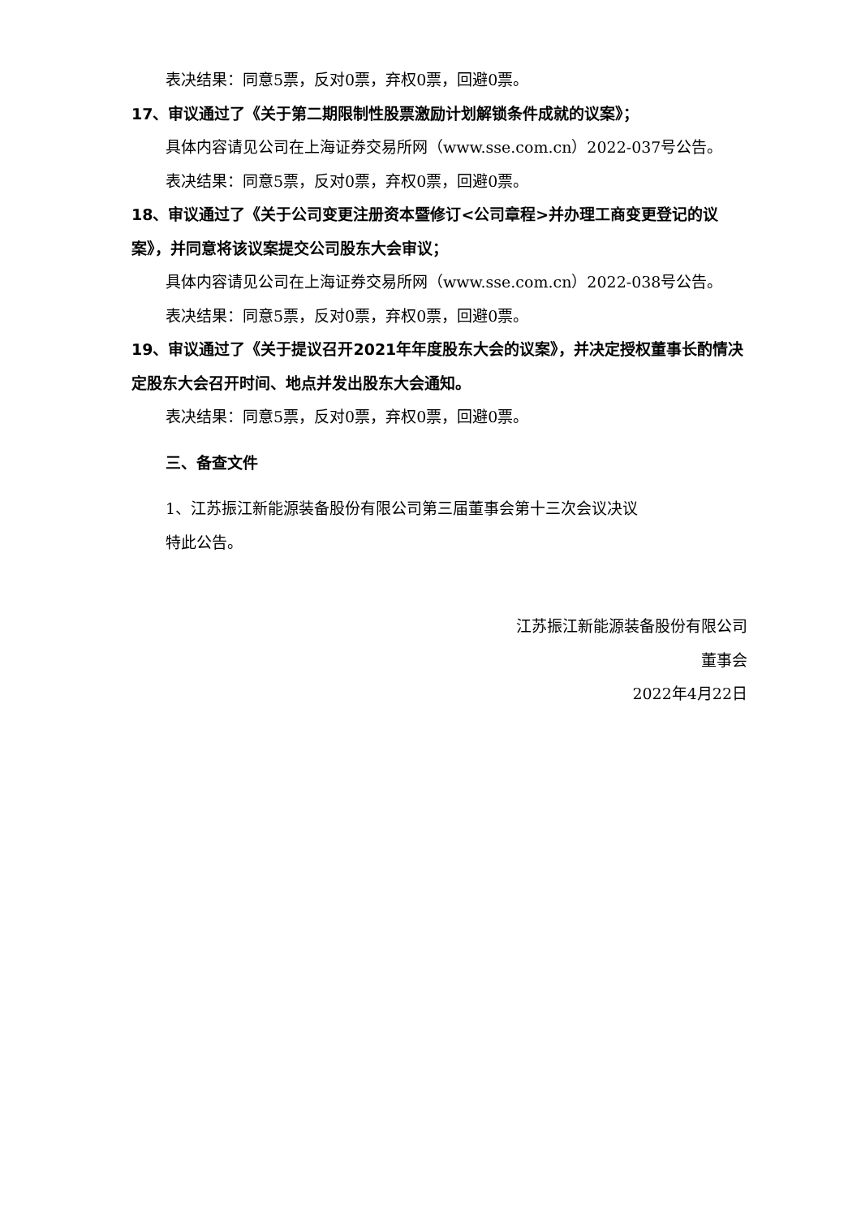表决结果：同意5票，反对0票，弃权0票，回避0票。
17、审议通过了《关于第二期限制性股票激励计划解锁条件成就的议案》；
具体内容请见公司在上海证券交易所网（www.sse.com.cn）2022-037号公告。
表决结果：同意5票，反对0票，弃权0票，回避0票。
18、审议通过了《关于公司变更注册资本暨修订<公司章程>并办理工商变更登记的议案》，并同意将该议案提交公司股东大会审议；
具体内容请见公司在上海证券交易所网（www.sse.com.cn）2022-038号公告。
表决结果：同意5票，反对0票，弃权0票，回避0票。
19、审议通过了《关于提议召开2021年年度股东大会的议案》，并决定授权董事长酌情决定股东大会召开时间、地点并发出股东大会通知。
表决结果：同意5票，反对0票，弃权0票，回避0票。
三、备查文件
1、江苏振江新能源装备股份有限公司第三届董事会第十三次会议决议
特此公告。
江苏振江新能源装备股份有限公司
董事会
2022年4月22日